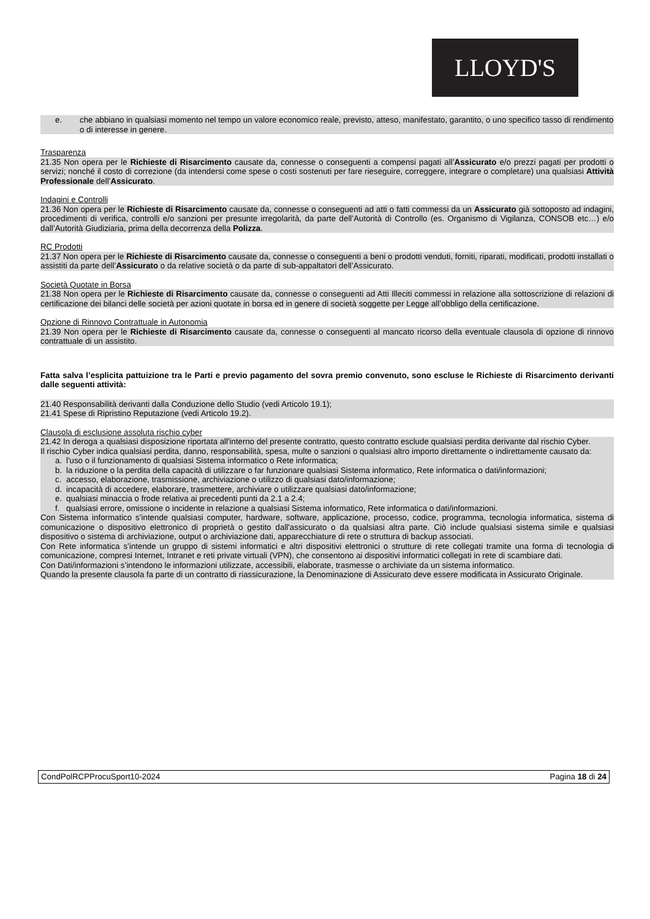LLOYD'S
e. che abbiano in qualsiasi momento nel tempo un valore economico reale, previsto, atteso, manifestato, garantito, o uno specifico tasso di rendimento o di interesse in genere.
Trasparenza
21.35 Non opera per le Richieste di Risarcimento causate da, connesse o conseguenti a compensi pagati all’Assicurato e/o prezzi pagati per prodotti o servizi; nonché il costo di correzione (da intendersi come spese o costi sostenuti per fare rieseguire, correggere, integrare o completare) una qualsiasi Attività Professionale dell’Assicurato.
Indagini e Controlli
21.36 Non opera per le Richieste di Risarcimento causate da, connesse o conseguenti ad atti o fatti commessi da un Assicurato già sottoposto ad indagini, procedimenti di verifica, controlli e/o sanzioni per presunte irregolarità, da parte dell’Autorità di Controllo (es. Organismo di Vigilanza, CONSOB etc…) e/o dall’Autorità Giudiziaria, prima della decorrenza della Polizza.
RC Prodotti
21.37 Non opera per le Richieste di Risarcimento causate da, connesse o conseguenti a beni o prodotti venduti, forniti, riparati, modificati, prodotti installati o assistiti da parte dell’Assicurato o da relative società o da parte di sub-appaltatori dell’Assicurato.
Società Quotate in Borsa
21.38 Non opera per le Richieste di Risarcimento causate da, connesse o conseguenti ad Atti Illeciti commessi in relazione alla sottoscrizione di relazioni di certificazione dei bilanci delle società per azioni quotate in borsa ed in genere di società soggette per Legge all’obbligo della certificazione.
Opzione di Rinnovo Contrattuale in Autonomia
21.39 Non opera per le Richieste di Risarcimento causate da, connesse o conseguenti al mancato ricorso della eventuale clausola di opzione di rinnovo contrattuale di un assistito.
Fatta salva l’esplicita pattuizione tra le Parti e previo pagamento del sovra premio convenuto, sono escluse le Richieste di Risarcimento derivanti dalle seguenti attività:
21.40 Responsabilità derivanti dalla Conduzione dello Studio (vedi Articolo 19.1);
21.41 Spese di Ripristino Reputazione (vedi Articolo 19.2).
Clausola di esclusione assoluta rischio cyber
21.42 In deroga a qualsiasi disposizione riportata all'interno del presente contratto, questo contratto esclude qualsiasi perdita derivante dal rischio Cyber.
Il rischio Cyber indica qualsiasi perdita, danno, responsabilità, spesa, multe o sanzioni o qualsiasi altro importo direttamente o indirettamente causato da:
a. l'uso o il funzionamento di qualsiasi Sistema informatico o Rete informatica;
b. la riduzione o la perdita della capacità di utilizzare o far funzionare qualsiasi Sistema informatico, Rete informatica o dati/informazioni;
c. accesso, elaborazione, trasmissione, archiviazione o utilizzo di qualsiasi dato/informazione;
d. incapacità di accedere, elaborare, trasmettere, archiviare o utilizzare qualsiasi dato/informazione;
e. qualsiasi minaccia o frode relativa ai precedenti punti da 2.1 a 2.4;
f. qualsiasi errore, omissione o incidente in relazione a qualsiasi Sistema informatico, Rete informatica o dati/informazioni.
Con Sistema informatico s’intende qualsiasi computer, hardware, software, applicazione, processo, codice, programma, tecnologia informatica, sistema di comunicazione o dispositivo elettronico di proprietà o gestito dall'assicurato o da qualsiasi altra parte. Ciò include qualsiasi sistema simile e qualsiasi dispositivo o sistema di archiviazione, output o archiviazione dati, apparecchiature di rete o struttura di backup associati.
Con Rete informatica s’intende un gruppo di sistemi informatici e altri dispositivi elettronici o strutture di rete collegati tramite una forma di tecnologia di comunicazione, compresi Internet, Intranet e reti private virtuali (VPN), che consentono ai dispositivi informatici collegati in rete di scambiare dati.
Con Dati/informazioni s’intendono le informazioni utilizzate, accessibili, elaborate, trasmesse o archiviate da un sistema informatico.
Quando la presente clausola fa parte di un contratto di riassicurazione, la Denominazione di Assicurato deve essere modificata in Assicurato Originale.
CondPolRCPProcuSport10-2024 Pagina 18 di 24